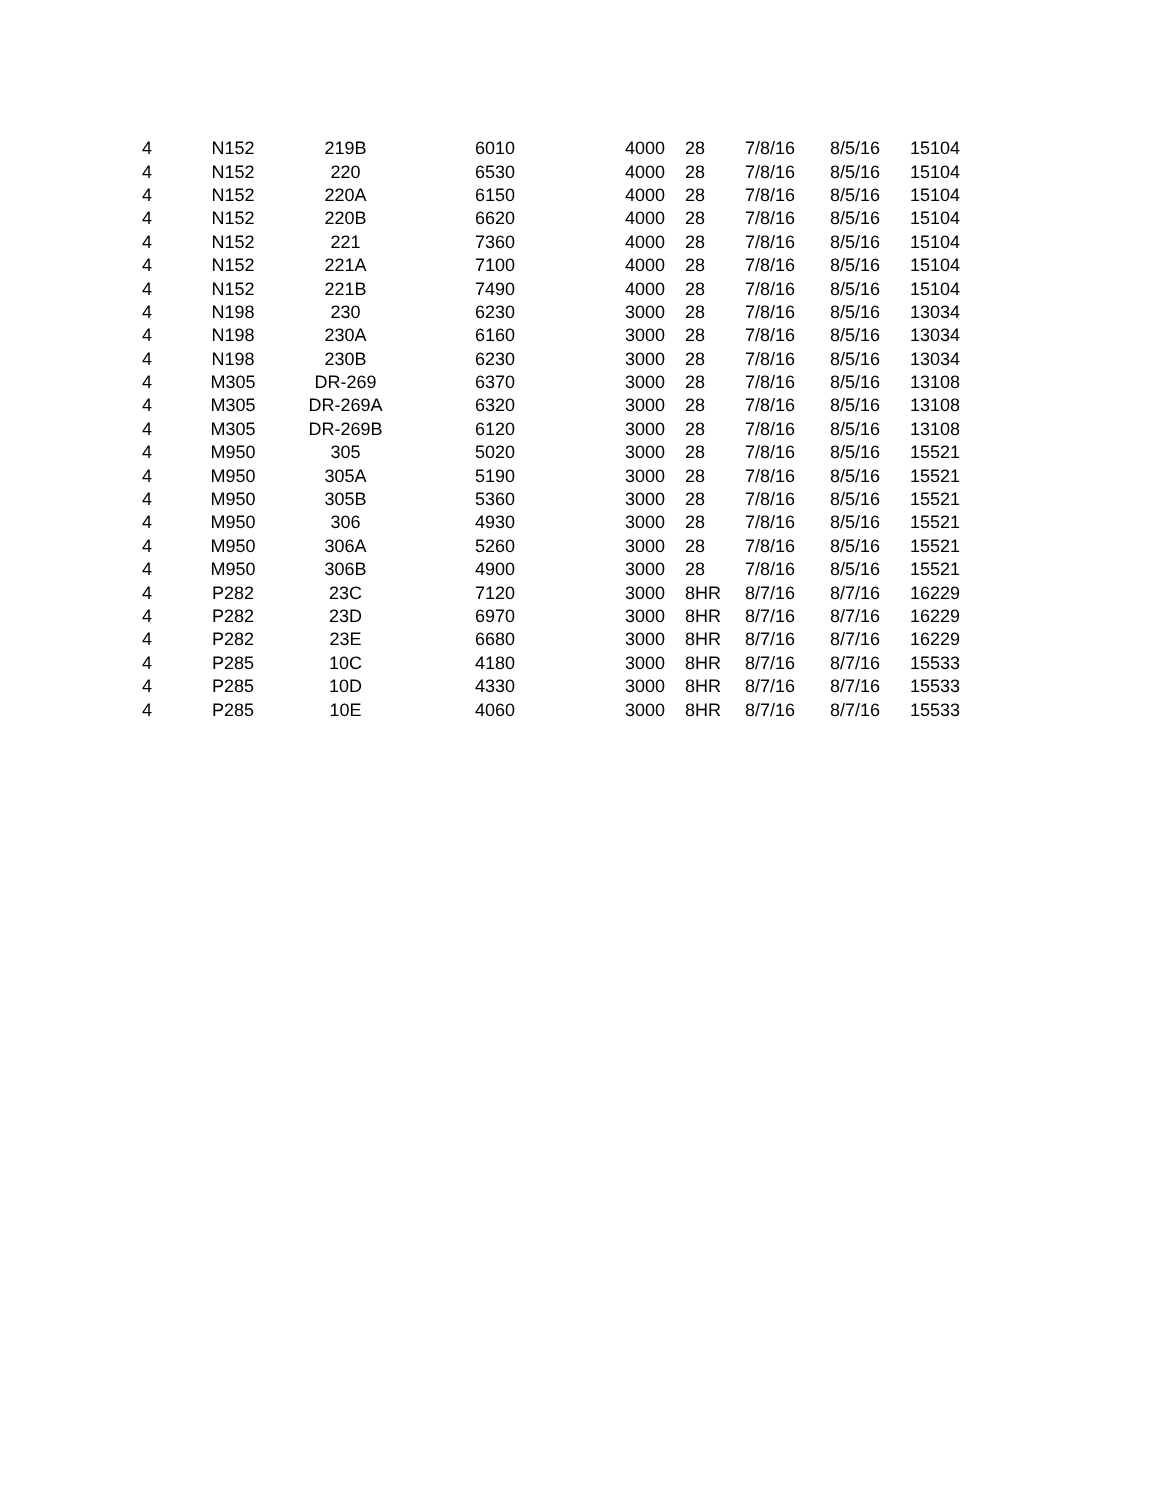| 4 | N152 | 219B | 6010 | 4000 | 28 | 7/8/16 | 8/5/16 | 15104 |
| 4 | N152 | 220 | 6530 | 4000 | 28 | 7/8/16 | 8/5/16 | 15104 |
| 4 | N152 | 220A | 6150 | 4000 | 28 | 7/8/16 | 8/5/16 | 15104 |
| 4 | N152 | 220B | 6620 | 4000 | 28 | 7/8/16 | 8/5/16 | 15104 |
| 4 | N152 | 221 | 7360 | 4000 | 28 | 7/8/16 | 8/5/16 | 15104 |
| 4 | N152 | 221A | 7100 | 4000 | 28 | 7/8/16 | 8/5/16 | 15104 |
| 4 | N152 | 221B | 7490 | 4000 | 28 | 7/8/16 | 8/5/16 | 15104 |
| 4 | N198 | 230 | 6230 | 3000 | 28 | 7/8/16 | 8/5/16 | 13034 |
| 4 | N198 | 230A | 6160 | 3000 | 28 | 7/8/16 | 8/5/16 | 13034 |
| 4 | N198 | 230B | 6230 | 3000 | 28 | 7/8/16 | 8/5/16 | 13034 |
| 4 | M305 | DR-269 | 6370 | 3000 | 28 | 7/8/16 | 8/5/16 | 13108 |
| 4 | M305 | DR-269A | 6320 | 3000 | 28 | 7/8/16 | 8/5/16 | 13108 |
| 4 | M305 | DR-269B | 6120 | 3000 | 28 | 7/8/16 | 8/5/16 | 13108 |
| 4 | M950 | 305 | 5020 | 3000 | 28 | 7/8/16 | 8/5/16 | 15521 |
| 4 | M950 | 305A | 5190 | 3000 | 28 | 7/8/16 | 8/5/16 | 15521 |
| 4 | M950 | 305B | 5360 | 3000 | 28 | 7/8/16 | 8/5/16 | 15521 |
| 4 | M950 | 306 | 4930 | 3000 | 28 | 7/8/16 | 8/5/16 | 15521 |
| 4 | M950 | 306A | 5260 | 3000 | 28 | 7/8/16 | 8/5/16 | 15521 |
| 4 | M950 | 306B | 4900 | 3000 | 28 | 7/8/16 | 8/5/16 | 15521 |
| 4 | P282 | 23C | 7120 | 3000 | 8HR | 8/7/16 | 8/7/16 | 16229 |
| 4 | P282 | 23D | 6970 | 3000 | 8HR | 8/7/16 | 8/7/16 | 16229 |
| 4 | P282 | 23E | 6680 | 3000 | 8HR | 8/7/16 | 8/7/16 | 16229 |
| 4 | P285 | 10C | 4180 | 3000 | 8HR | 8/7/16 | 8/7/16 | 15533 |
| 4 | P285 | 10D | 4330 | 3000 | 8HR | 8/7/16 | 8/7/16 | 15533 |
| 4 | P285 | 10E | 4060 | 3000 | 8HR | 8/7/16 | 8/7/16 | 15533 |